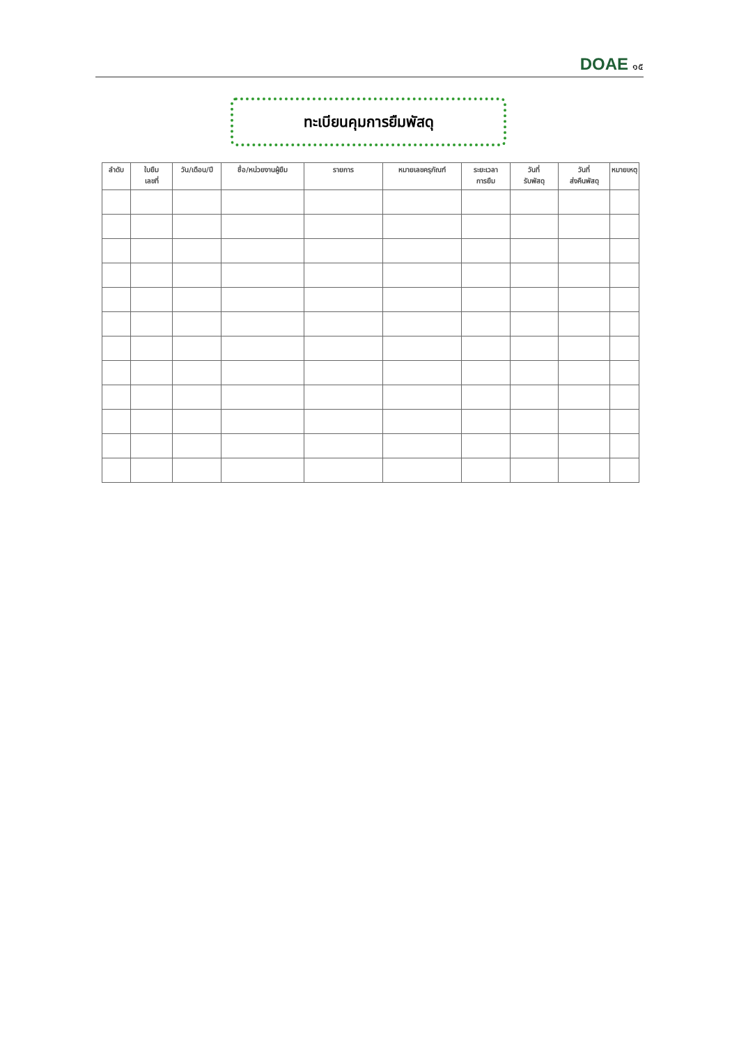DOAE ๑๕
ทะเบียนคุมการยืมพัสดุ
| ลำดับ | ใบยืม เลขที่ | วัน/เดือน/ปี | ชื่อ/หน่วยงานผู้ยืม | รายการ | หมายเลขครุภัณฑ์ | ระยะเวลา การยืม | วันที่ รับพัสดุ | วันที่ ส่งคืนพัสดุ | หมายเหตุ |
| --- | --- | --- | --- | --- | --- | --- | --- | --- | --- |